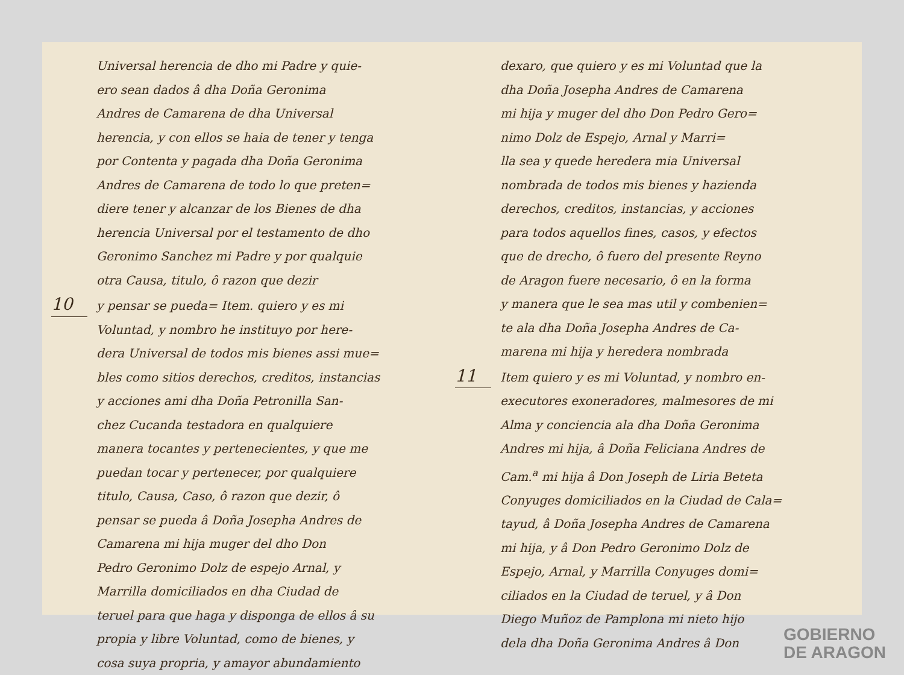Universal herencia de dho mi Padre y quie-
ero sean dados â dha Doña Geronima
Andres de Camarena de dha Universal
herencia, y con ellos se haia de tener y tenga
por Contenta y pagada dha Doña Geronima
Andres de Camarena de todo lo que preten=
diere tener y alcanzar de los Bienes de dha
herencia Universal por el testamento de dho
Geronimo Sanchez mi Padre y por qualquie
otra Causa, titulo, ô razon que dezir
10 y pensar se pueda= Item. quiero y es mi
Voluntad, y nombro he instituyo por here-
dera Universal de todos mis bienes assi mue=
bles como sitios derechos, creditos, instancias
y acciones ami dha Doña Petronilla San-
chez Cucanda testadora en qualquiere
manera tocantes y pertenecientes, y que me
puedan tocar y pertenecer, por qualquiere
titulo, Causa, Caso, ô razon que dezir, ô
pensar se pueda â Doña Josepha Andres de
Camarena mi hija muger del dho Don
Pedro Geronimo Dolz de espejo Arnal, y
Marrilla domiciliados en dha Ciudad de
teruel para que haga y disponga de ellos â su
propia y libre Voluntad, como de bienes, y
cosa suya propria, y amayor abundamiento
dexaro, que quiero y es mi Voluntad que la
dha Doña Josepha Andres de Camarena
mi hija y muger del dho Don Pedro Gero=
nimo Dolz de Espejo, Arnal y Marri=
lla sea y quede heredera mia Universal
nombrada de todos mis bienes y hazienda
derechos, creditos, instancias, y acciones
para todos aquellos fines, casos, y efectos
que de drecho, ô fuero del presente Reyno
de Aragon fuere necesario, ô en la forma
y manera que le sea mas util y combenien=
te ala dha Doña Josepha Andres de Ca-
marena mi hija y heredera nombrada
11 Item quiero y es mi Voluntad, y nombro en-
executores exoneradores, malmesores de mi
Alma y conciencia ala dha Doña Geronima
Andres mi hija, â Doña Feliciana Andres de
Cam.<sup>a</sup> mi hija â Don Joseph de Liria Beteta
Conyuges domiciliados en la Ciudad de Cala=
tayud, â Doña Josepha Andres de Camarena
mi hija, y â Don Pedro Geronimo Dolz de
Espejo, Arnal, y Marrilla Conyuges domi=
ciliados en la Ciudad de teruel, y â Don
Diego Muñoz de Pamplona mi nieto hijo
dela dha Doña Geronima Andres â Don
GOBIERNO
DE ARAGON